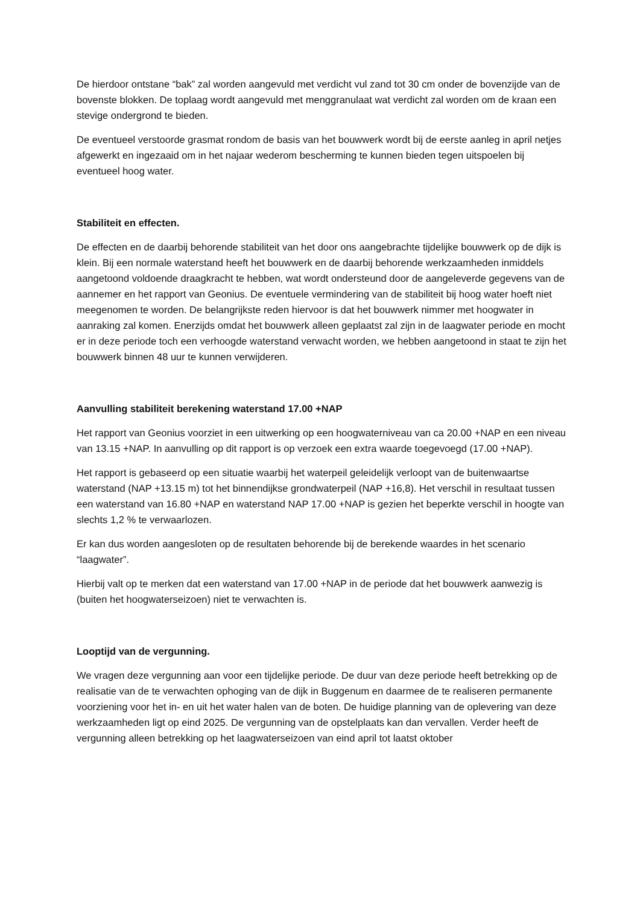De hierdoor ontstane “bak” zal worden aangevuld met verdicht vul zand tot 30 cm onder de bovenzijde van de bovenste blokken. De toplaag wordt aangevuld met menggranulaat wat verdicht zal worden om de kraan een stevige ondergrond te bieden.
De eventueel verstoorde grasmat rondom de basis van het bouwwerk wordt bij de eerste aanleg in april netjes afgewerkt en ingezaaid om in het najaar wederom bescherming te kunnen bieden tegen uitspoelen bij eventueel hoog water.
Stabiliteit en effecten.
De effecten en de daarbij behorende stabiliteit van het door ons aangebrachte tijdelijke bouwwerk op de dijk is klein. Bij een normale waterstand heeft het bouwwerk en de daarbij behorende werkzaamheden inmiddels aangetoond voldoende draagkracht te hebben, wat wordt ondersteund door de aangeleverde gegevens van de aannemer en het rapport van Geonius. De eventuele vermindering van de stabiliteit bij hoog water hoeft niet meegenomen te worden. De belangrijkste reden hiervoor is dat het bouwwerk nimmer met hoogwater in aanraking zal komen. Enerzijds omdat het bouwwerk alleen geplaatst zal zijn in de laagwater periode en mocht er in deze periode toch een verhoogde waterstand verwacht worden, we hebben aangetoond in staat te zijn het bouwwerk binnen 48 uur te kunnen verwijderen.
Aanvulling stabiliteit berekening waterstand 17.00 +NAP
Het rapport van Geonius voorziet in een uitwerking op een hoogwaterniveau van ca 20.00 +NAP en een niveau van 13.15 +NAP. In aanvulling op dit rapport is op verzoek een extra waarde toegevoegd (17.00 +NAP).
Het rapport is gebaseerd op een situatie waarbij het waterpeil geleidelijk verloopt van de buitenwaartse waterstand (NAP +13.15 m) tot het binnendijkse grondwaterpeil (NAP +16,8). Het verschil in resultaat tussen een waterstand van 16.80 +NAP en waterstand NAP 17.00 +NAP is gezien het beperkte verschil in hoogte van slechts 1,2 % te verwaarlozen.
Er kan dus worden aangesloten op de resultaten behorende bij de berekende waardes in het scenario “laagwater”.
Hierbij valt op te merken dat een waterstand van 17.00 +NAP in de periode dat het bouwwerk aanwezig is (buiten het hoogwaterseizoen) niet te verwachten is.
Looptijd van de vergunning.
We vragen deze vergunning aan voor een tijdelijke periode. De duur van deze periode heeft betrekking op de realisatie van de te verwachten ophoging van de dijk in Buggenum en daarmee de te realiseren permanente voorziening voor het in- en uit het water halen van de boten. De huidige planning van de oplevering van deze werkzaamheden ligt op eind 2025. De vergunning van de opstelplaats kan dan vervallen. Verder heeft de vergunning alleen betrekking op het laagwaterseizoen van eind april tot laatst oktober